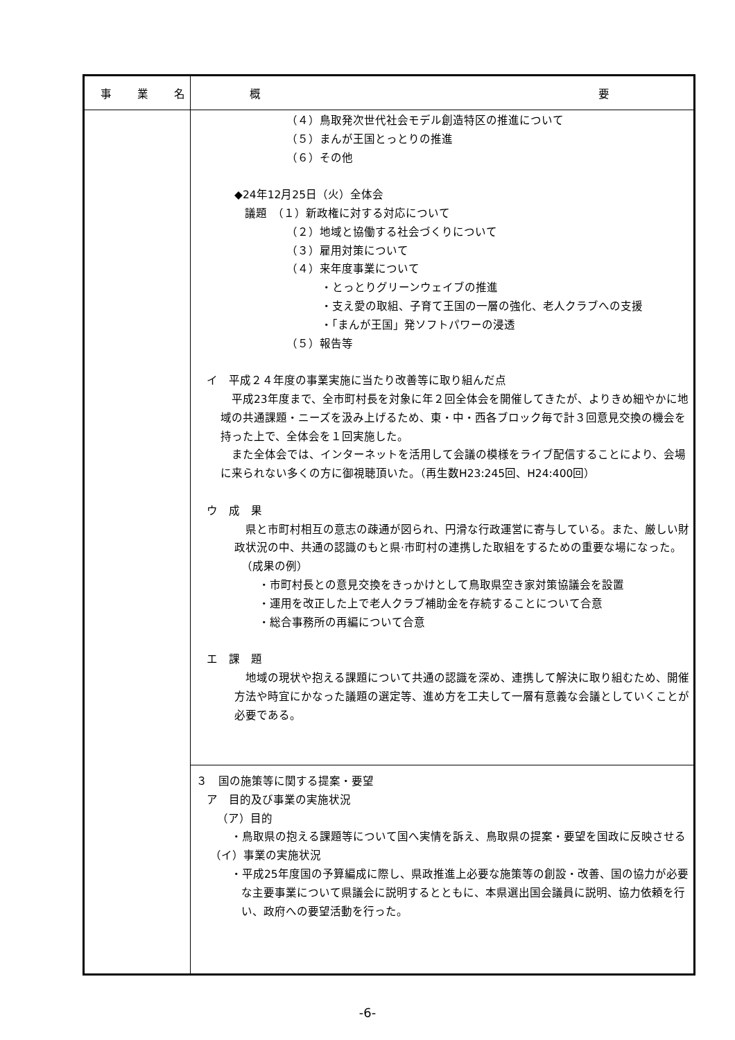| 事 業 名 | 概 要 |
| --- | --- |
| | （４）鳥取発次世代社会モデル創造特区の推進について （５）まんが王国とっとりの推進 （６）その他 ◆24年12月25日（火）全体会 議題 （１）新政権に対する対応について （２）地域と協働する社会づくりについて （３）雇用対策について （４）来年度事業について ・とっとりグリーンウェイブの推進 ・支え愛の取組、子育て王国の一層の強化、老人クラブへの支援 ・「まんが王国」発ソフトパワーの浸透 （５）報告等 イ 平成２４年度の事業実施に当たり改善等に取り組んだ点 平成23年度まで、全市町村長を対象に年２回全体会を開催してきたが、よりきめ細やかに地域の共通課題・ニーズを汲み上げるため、東・中・西各ブロック毎で計３回意見交換の機会を持った上で、全体会を１回実施した。 また全体会では、インターネットを活用して会議の模様をライブ配信することにより、会場に来られない多くの方に御視聴頂いた。（再生数H23:245回、H24:400回） ウ 成 果 県と市町村相互の意志の疎通が図られ、円滑な行政運営に寄与している。また、厳しい財政状況の中、共通の認識のもと県·市町村の連携した取組をするための重要な場になった。 （成果の例） ・市町村長との意見交換をきっかけとして鳥取県空き家対策協議会を設置 ・運用を改正した上で老人クラブ補助金を存続することについて合意 ・総合事務所の再編について合意 エ 課 題 地域の現状や抱える課題について共通の認識を深め、連携して解決に取り組むため、開催方法や時宜にかなった議題の選定等、進め方を工夫して一層有意義な会議としていくことが必要である。 |
| | ３ 国の施策等に関する提案・要望 ア 目的及び事業の実施状況 （ア）目的 ・鳥取県の抱える課題等について国へ実情を訴え、鳥取県の提案・要望を国政に反映させる （イ）事業の実施状況 ・平成25年度国の予算編成に際し、県政推進上必要な施策等の創設・改善、国の協力が必要な主要事業について県議会に説明するとともに、本県選出国会議員に説明、協力依頼を行い、政府への要望活動を行った。 |
-6-